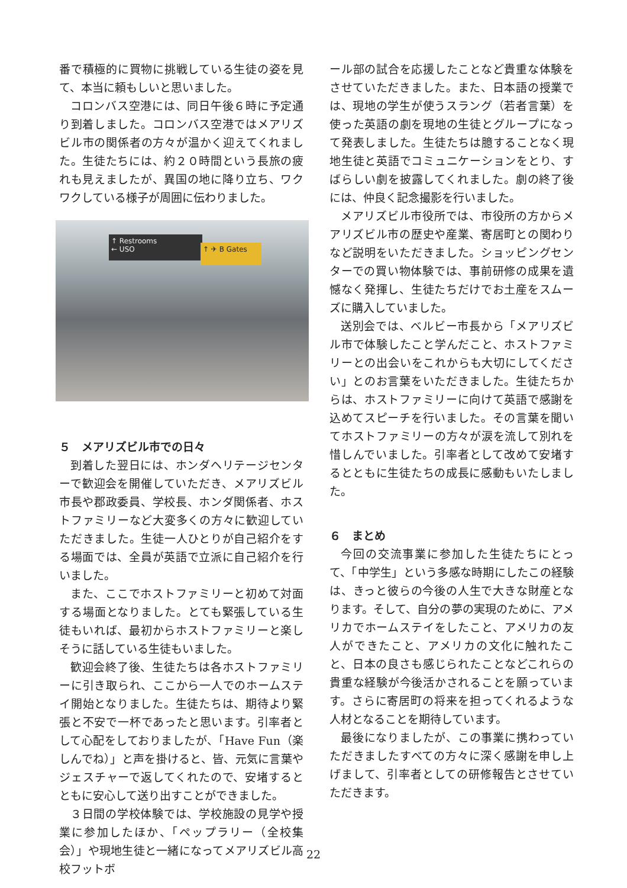番で積極的に買物に挑戦している生徒の姿を見て、本当に頼もしいと思いました。
コロンバス空港には、同日午後６時に予定通り到着しました。コロンバス空港ではメアリズビル市の関係者の方々が温かく迎えてくれました。生徒たちには、約２０時間という長旅の疲れも見えましたが、異国の地に降り立ち、ワクワクしている様子が周囲に伝わりました。
↑ Restrooms
← USO
↑ ✈ B Gates
５　メアリズビル市での日々
到着した翌日には、ホンダヘリテージセンターで歓迎会を開催していただき、メアリズビル市長や郡政委員、学校長、ホンダ関係者、ホストファミリーなど大変多くの方々に歓迎していただきました。生徒一人ひとりが自己紹介をする場面では、全員が英語で立派に自己紹介を行いました。
また、ここでホストファミリーと初めて対面する場面となりました。とても緊張している生徒もいれば、最初からホストファミリーと楽しそうに話している生徒もいました。
歓迎会終了後、生徒たちは各ホストファミリーに引き取られ、ここから一人でのホームステイ開始となりました。生徒たちは、期待より緊張と不安で一杯であったと思います。引率者として心配をしておりましたが、「Have Fun（楽しんでね）」と声を掛けると、皆、元気に言葉やジェスチャーで返してくれたので、安堵するとともに安心して送り出すことができました。
３日間の学校体験では、学校施設の見学や授業に参加したほか、「ペップラリー（全校集会）」や現地生徒と一緒になってメアリズビル高校フットボ
ール部の試合を応援したことなど貴重な体験をさせていただきました。また、日本語の授業では、現地の学生が使うスラング（若者言葉）を使った英語の劇を現地の生徒とグループになって発表しました。生徒たちは臆することなく現地生徒と英語でコミュニケーションをとり、すばらしい劇を披露してくれました。劇の終了後には、仲良く記念撮影を行いました。
メアリズビル市役所では、市役所の方からメアリズビル市の歴史や産業、寄居町との関わりなど説明をいただきました。ショッピングセンターでの買い物体験では、事前研修の成果を遺憾なく発揮し、生徒たちだけでお土産をスムーズに購入していました。
送別会では、ベルビー市長から「メアリズビル市で体験したこと学んだこと、ホストファミリーとの出会いをこれからも大切にしてください」とのお言葉をいただきました。生徒たちからは、ホストファミリーに向けて英語で感謝を込めてスピーチを行いました。その言葉を聞いてホストファミリーの方々が涙を流して別れを惜しんでいました。引率者として改めて安堵するとともに生徒たちの成長に感動もいたしました。
６　まとめ
今回の交流事業に参加した生徒たちにとって、「中学生」という多感な時期にしたこの経験は、きっと彼らの今後の人生で大きな財産となります。そして、自分の夢の実現のために、アメリカでホームステイをしたこと、アメリカの友人ができたこと、アメリカの文化に触れたこと、日本の良さも感じられたことなどこれらの貴重な経験が今後活かされることを願っています。さらに寄居町の将来を担ってくれるような人材となることを期待しています。
最後になりましたが、この事業に携わっていただきましたすべての方々に深く感謝を申し上げまして、引率者としての研修報告とさせていただきます。
22